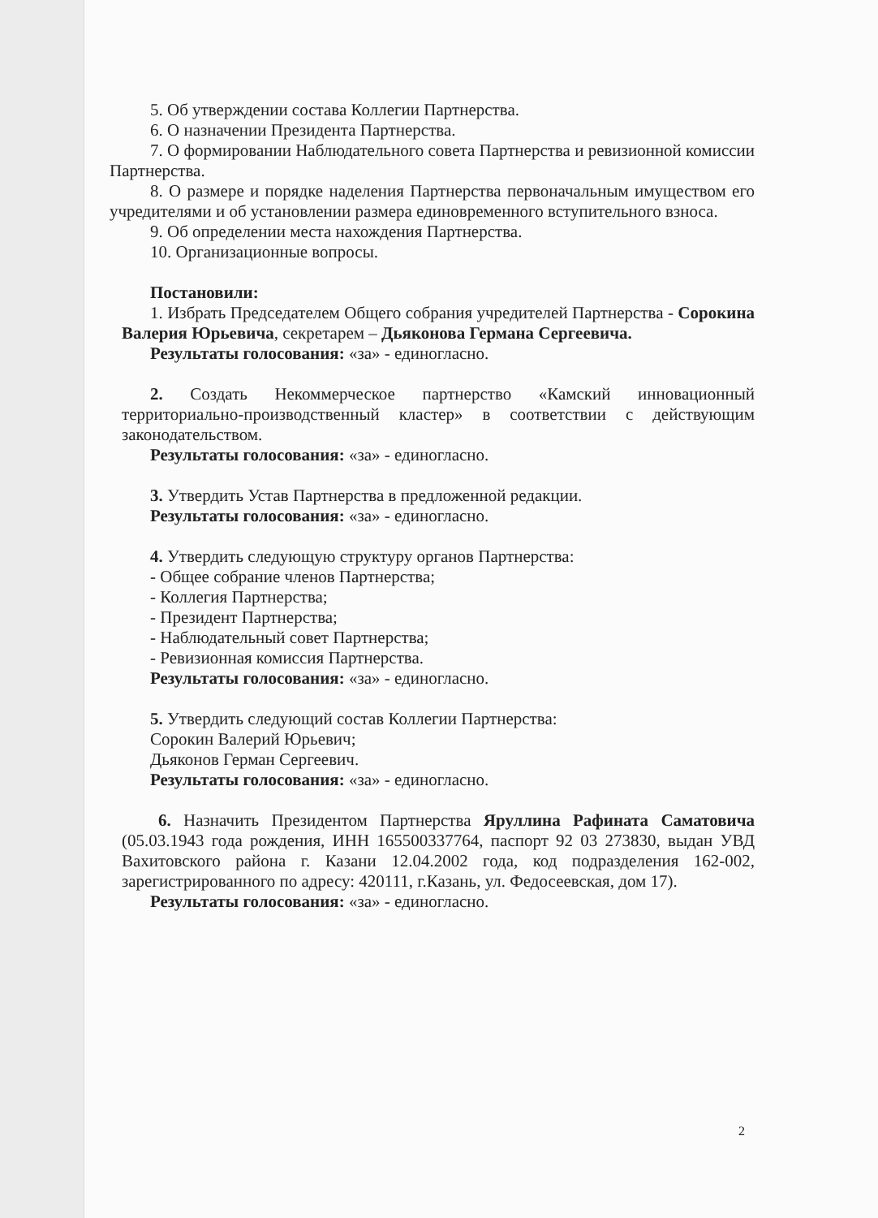5. Об утверждении состава Коллегии Партнерства.
6. О назначении Президента Партнерства.
7. О формировании Наблюдательного совета Партнерства и ревизионной комиссии Партнерства.
8. О размере и порядке наделения Партнерства первоначальным имуществом его учредителями и об установлении размера единовременного вступительного взноса.
9. Об определении места нахождения Партнерства.
10. Организационные вопросы.
Постановили:
1. Избрать Председателем Общего собрания учредителей Партнерства - Сорокина Валерия Юрьевича, секретарем – Дьяконова Германа Сергеевича.
Результаты голосования: «за» - единогласно.
2. Создать Некоммерческое партнерство «Камский инновационный территориально-производственный кластер» в соответствии с действующим законодательством.
Результаты голосования: «за» - единогласно.
3. Утвердить Устав Партнерства в предложенной редакции.
Результаты голосования: «за» - единогласно.
4. Утвердить следующую структуру органов Партнерства:
- Общее собрание членов Партнерства;
- Коллегия Партнерства;
- Президент Партнерства;
- Наблюдательный совет Партнерства;
- Ревизионная комиссия Партнерства.
Результаты голосования: «за» - единогласно.
5. Утвердить следующий состав Коллегии Партнерства:
Сорокин Валерий Юрьевич;
Дьяконов Герман Сергеевич.
Результаты голосования: «за» - единогласно.
6. Назначить Президентом Партнерства Яруллина Рафината Саматовича (05.03.1943 года рождения, ИНН 165500337764, паспорт 92 03 273830, выдан УВД Вахитовского района г. Казани 12.04.2002 года, код подразделения 162-002, зарегистрированного по адресу: 420111, г.Казань, ул. Федосеевская, дом 17).
Результаты голосования: «за» - единогласно.
2